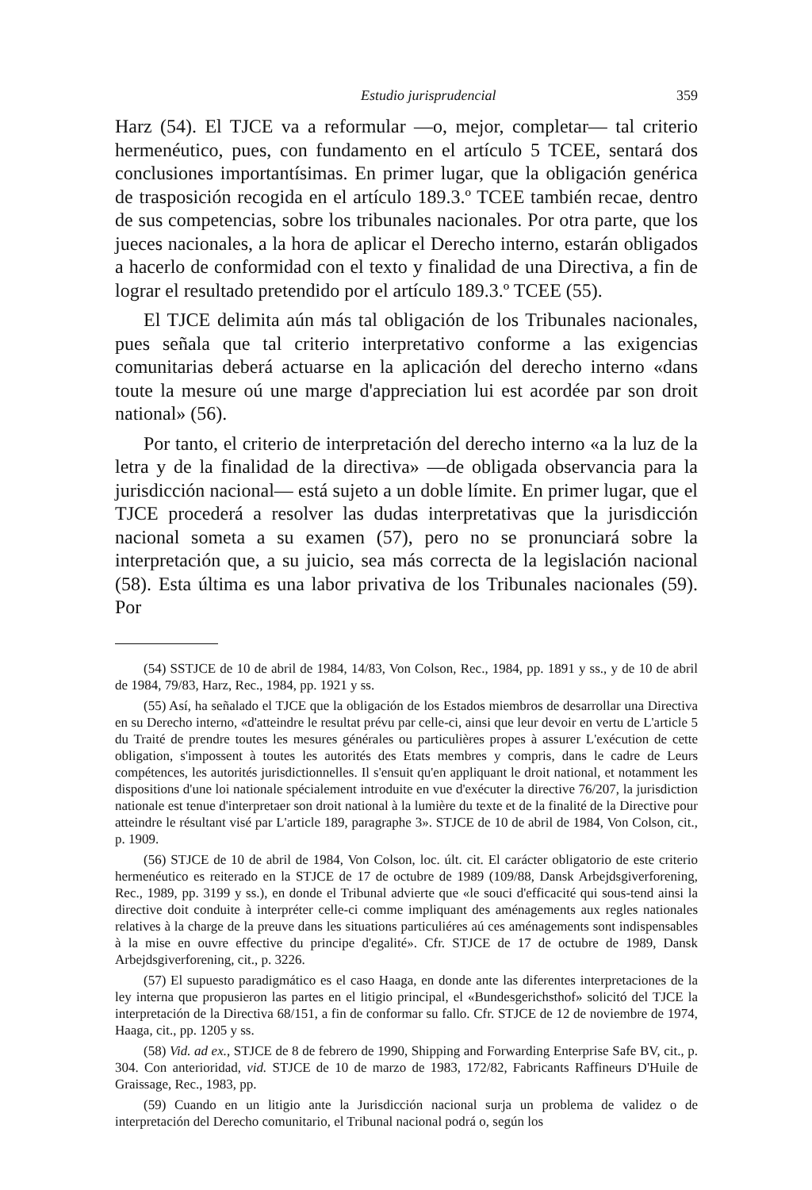Estudio jurisprudencial 359
Harz (54). El TJCE va a reformular —o, mejor, completar— tal criterio hermenéutico, pues, con fundamento en el artículo 5 TCEE, sentará dos conclusiones importantísimas. En primer lugar, que la obligación genérica de trasposición recogida en el artículo 189.3.º TCEE también recae, dentro de sus competencias, sobre los tribunales nacionales. Por otra parte, que los jueces nacionales, a la hora de aplicar el Derecho interno, estarán obligados a hacerlo de conformidad con el texto y finalidad de una Directiva, a fin de lograr el resultado pretendido por el artículo 189.3.º TCEE (55).
El TJCE delimita aún más tal obligación de los Tribunales nacionales, pues señala que tal criterio interpretativo conforme a las exigencias comunitarias deberá actuarse en la aplicación del derecho interno «dans toute la mesure oú une marge d'appreciation lui est acordée par son droit national» (56).
Por tanto, el criterio de interpretación del derecho interno «a la luz de la letra y de la finalidad de la directiva» —de obligada observancia para la jurisdicción nacional— está sujeto a un doble límite. En primer lugar, que el TJCE procederá a resolver las dudas interpretativas que la jurisdicción nacional someta a su examen (57), pero no se pronunciará sobre la interpretación que, a su juicio, sea más correcta de la legislación nacional (58). Esta última es una labor privativa de los Tribunales nacionales (59). Por
(54) SSTJCE de 10 de abril de 1984, 14/83, Von Colson, Rec., 1984, pp. 1891 y ss., y de 10 de abril de 1984, 79/83, Harz, Rec., 1984, pp. 1921 y ss.
(55) Así, ha señalado el TJCE que la obligación de los Estados miembros de desarrollar una Directiva en su Derecho interno, «d'atteindre le resultat prévu par celle-ci, ainsi que leur devoir en vertu de L'article 5 du Traité de prendre toutes les mesures générales ou particulières propes à assurer L'exécution de cette obligation, s'impossent à toutes les autorités des Etats membres y compris, dans le cadre de Leurs compétences, les autorités jurisdictionnelles. Il s'ensuit qu'en appliquant le droit national, et notamment les dispositions d'une loi nationale spécialement introduite en vue d'exécuter la directive 76/207, la jurisdiction nationale est tenue d'interpretaer son droit national à la lumière du texte et de la finalité de la Directive pour atteindre le résultant visé par L'article 189, paragraphe 3». STJCE de 10 de abril de 1984, Von Colson, cit., p. 1909.
(56) STJCE de 10 de abril de 1984, Von Colson, loc. últ. cit. El carácter obligatorio de este criterio hermenéutico es reiterado en la STJCE de 17 de octubre de 1989 (109/88, Dansk Arbejdsgiverforening, Rec., 1989, pp. 3199 y ss.), en donde el Tribunal advierte que «le souci d'efficacité qui sous-tend ainsi la directive doit conduite à interpréter celle-ci comme impliquant des aménagements aux regles nationales relatives à la charge de la preuve dans les situations particuliéres aú ces aménagements sont indispensables à la mise en ouvre effective du principe d'egalité». Cfr. STJCE de 17 de octubre de 1989, Dansk Arbejdsgiverforening, cit., p. 3226.
(57) El supuesto paradigmático es el caso Haaga, en donde ante las diferentes interpretaciones de la ley interna que propusieron las partes en el litigio principal, el «Bundesgerichsthof» solicitó del TJCE la interpretación de la Directiva 68/151, a fin de conformar su fallo. Cfr. STJCE de 12 de noviembre de 1974, Haaga, cit., pp. 1205 y ss.
(58) Vid. ad ex., STJCE de 8 de febrero de 1990, Shipping and Forwarding Enterprise Safe BV, cit., p. 304. Con anterioridad, vid. STJCE de 10 de marzo de 1983, 172/82, Fabricants Raffineurs D'Huile de Graissage, Rec., 1983, pp.
(59) Cuando en un litigio ante la Jurisdicción nacional surja un problema de validez o de interpretación del Derecho comunitario, el Tribunal nacional podrá o, según los